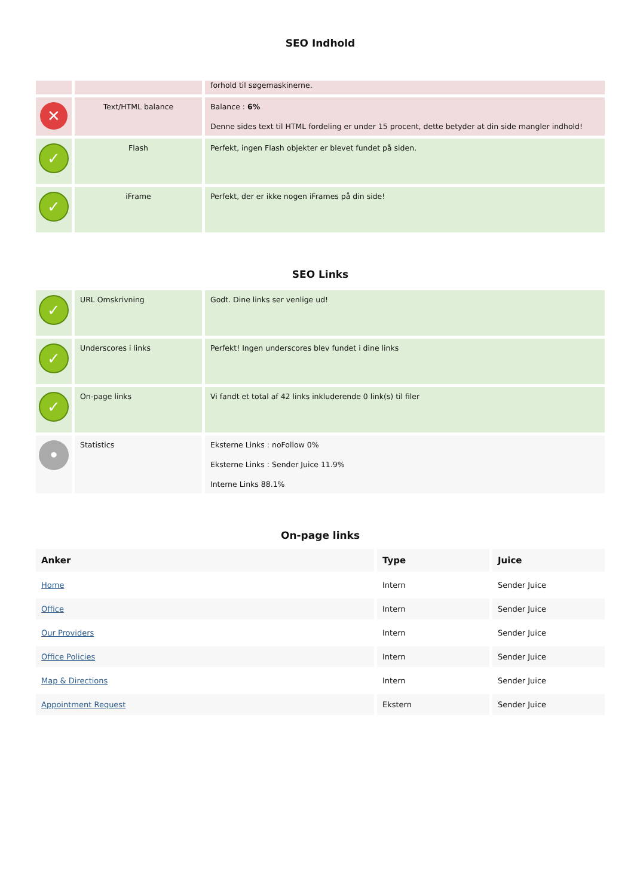SEO Indhold
| | | forhold til søgemaskinerne. |
| ✕ | Text/HTML balance | Balance : 6% Denne sides text til HTML fordeling er under 15 procent, dette betyder at din side mangler indhold! |
| ✓ | Flash | Perfekt, ingen Flash objekter er blevet fundet på siden. |
| ✓ | iFrame | Perfekt, der er ikke nogen iFrames på din side! |
SEO Links
| ✓ | URL Omskrivning | Godt. Dine links ser venlige ud! |
| ✓ | Underscores i links | Perfekt! Ingen underscores blev fundet i dine links |
| ✓ | On-page links | Vi fandt et total af 42 links inkluderende 0 link(s) til filer |
| • | Statistics | Eksterne Links : noFollow 0% Eksterne Links : Sender Juice 11.9% Interne Links 88.1% |
On-page links
| Anker | Type | Juice |
| --- | --- | --- |
| Home | Intern | Sender Juice |
| Office | Intern | Sender Juice |
| Our Providers | Intern | Sender Juice |
| Office Policies | Intern | Sender Juice |
| Map & Directions | Intern | Sender Juice |
| Appointment Request | Ekstern | Sender Juice |